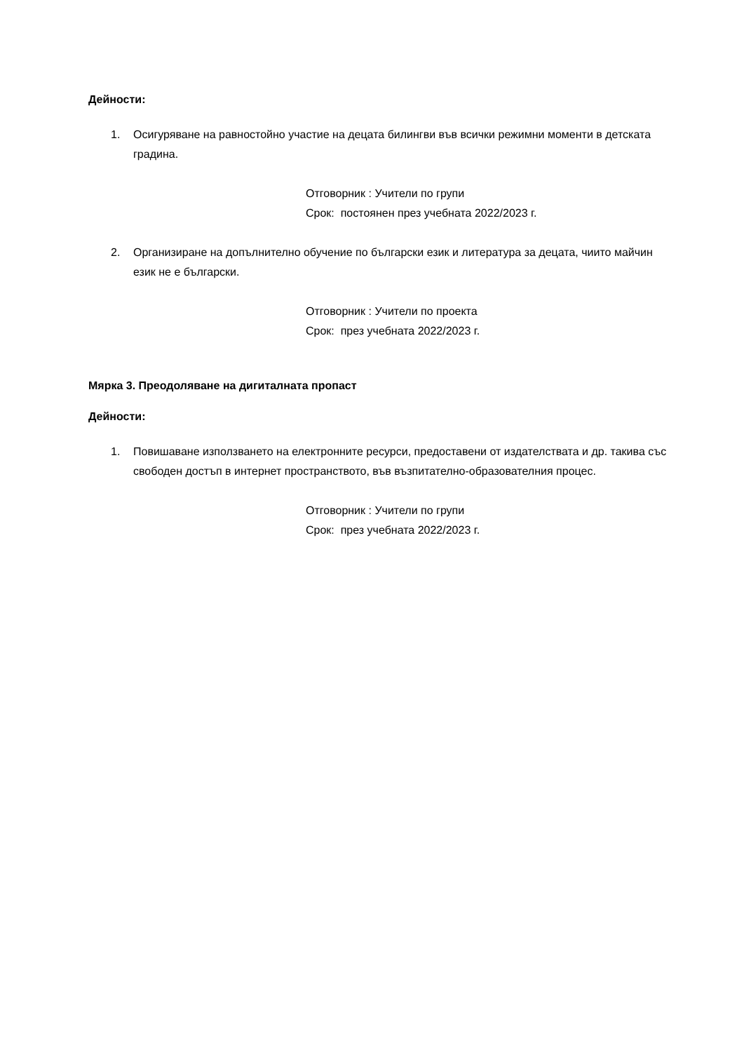Дейности:
1. Осигуряване на равностойно участие на децата билингви във всички режимни моменти в детската градина.
Отговорник : Учители по групи
Срок: постоянен през учебната 2022/2023 г.
2. Организиране на допълнително обучение по български език и литература за децата, чиито майчин език не е български.
Отговорник : Учители по проекта
Срок: през учебната 2022/2023 г.
Мярка 3. Преодоляване на дигиталната пропаст
Дейности:
1. Повишаване използването на електронните ресурси, предоставени от издателствата и др. такива със свободен достъп в интернет пространството, във възпитателно-образователния процес.
Отговорник : Учители по групи
Срок: през учебната 2022/2023 г.